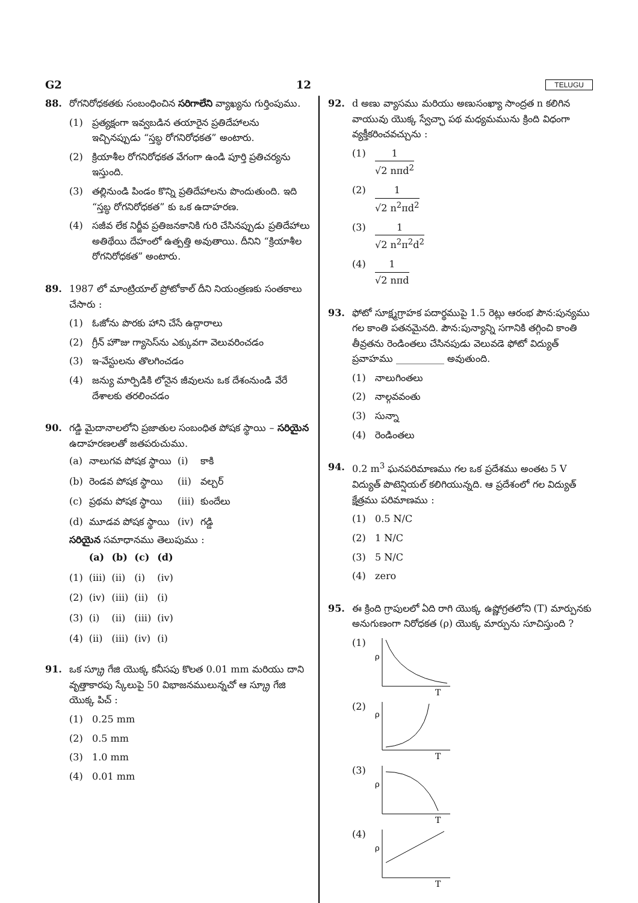G2 12 TELUGU
88. రోగనిరోధకతకు సంబంధించిన సరిగాలేని వ్యాఖ్యను గుర్తింపుము.
(1) ప్రత్యక్షంగా ఇవ్వబడిన తయారైన ప్రతిదేహాలను ఇచ్చినప్పుడు “స్తబ్ధ రోగనిరోధకత” అంటారు.
(2) క్రియాశీల రోగనిరోధకత వేగంగా ఉండి పూర్తి ప్రతిచర్యను ఇస్తుంది.
(3) తల్లినుండి పిండం కొన్ని ప్రతిదేహాలను పొందుతుంది. ఇది “స్తబ్ధ రోగనిరోధకత” కు ఒక ఉదాహరణ.
(4) సజీవ లేక నిర్జీవ ప్రతిజనకానికి గురి చేసినప్పుడు ప్రతిదేహాలు అతిథేయి దేహంలో ఉత్పత్తి అవుతాయి. దీనిని “క్రియాశీల రోగనిరోధకత” అంటారు.
89. 1987 లో మాంట్రియాల్ ప్రోటోకాల్ దీని నియంత్రణకు సంతకాలు చేసారు :
(1) ఓజోను పొరకు హాని చేసే ఉద్గారాలు
(2) గ్రీన్ హౌజు గ్యాసెస్‌ను ఎక్కువగా వెలువరించడం
(3) ఇ-వేస్టులను తొలగించడం
(4) జన్యు మార్పిడికి లోనైన జీవులను ఒక దేశంనుండి వేరే దేశాలకు తరలించడం
90. గడ్డి మైదానాలలోని ప్రజాతుల సంబంధిత పోషక స్థాయి – సరియైన ఉదాహరణలతో జతపరుచుము.
| (a) | నాలుగవ పోషక స్థాయి | (i) | కాకి |
| (b) | రెండవ పోషక స్థాయి | (ii) | వల్చర్ |
| (c) | ప్రథమ పోషక స్థాయి | (iii) | కుందేలు |
| (d) | మూడవ పోషక స్థాయి | (iv) | గడ్డి |
సరియైన సమాధానము తెలుపుము :
| | (a) | (b) | (c) | (d) |
| --- | --- | --- | --- | --- |
| (1) | (iii) | (ii) | (i) | (iv) |
| (2) | (iv) | (iii) | (ii) | (i) |
| (3) | (i) | (ii) | (iii) | (iv) |
| (4) | (ii) | (iii) | (iv) | (i) |
91. ఒక స్క్రూ గేజి యొక్క కనీసపు కొలత 0.01 mm మరియు దాని వృత్తాకారపు స్కేలుపై 50 విభాజనములున్నచో ఆ స్క్రూ గేజి యొక్క పిచ్ :
(1) 0.25 mm
(2) 0.5 mm
(3) 1.0 mm
(4) 0.01 mm
92. d అణు వ్యాసము మరియు అణుసంఖ్యా సాంద్రత n కలిగిన వాయువు యొక్క స్వేచ్ఛా పథ మధ్యమమును క్రింది విధంగా వ్యక్తీకరించవచ్చును :
(1) 1 √2 nπd<sup>2</sup>
(2) 1 √2 n<sup>2</sup>πd<sup>2</sup>
(3) 1 √2 n<sup>2</sup>π<sup>2</sup>d<sup>2</sup>
(4) 1 √2 nπd
93. ఫోటో సూక్ష్మగ్రాహక పదార్థముపై 1.5 రెట్లు ఆరంభ పౌన:పున్యము గల కాంతి పతనమైనది. పౌన:పున్యాన్ని సగానికి తగ్గించి కాంతి తీవ్రతను రెండింతలు చేసినపుడు వెలువడె ఫోటో విద్యుత్ ప్రవాహము __________ అవుతుంది.
(1) నాలుగింతలు
(2) నాల్గవవంతు
(3) సున్నా
(4) రెండింతలు
94. 0.2 m<sup>3</sup> ఘనపరిమాణము గల ఒక ప్రదేశము అంతట 5 V విద్యుత్ పొటెన్షియల్ కలిగియున్నది. ఆ ప్రదేశంలో గల విద్యుత్ క్షేత్రము పరిమాణము :
(1) 0.5 N/C
(2) 1 N/C
(3) 5 N/C
(4) zero
95. ఈ క్రింది గ్రాపులలో ఏది రాగి యొక్క ఉష్ణోగ్రతలోని (T) మార్పునకు అనుగుణంగా నిరోధకత (ρ) యొక్క మార్పును సూచిస్తుంది ?
(1)
ρ
T
(2)
ρ
T
(3)
ρ
T
(4)
ρ
T